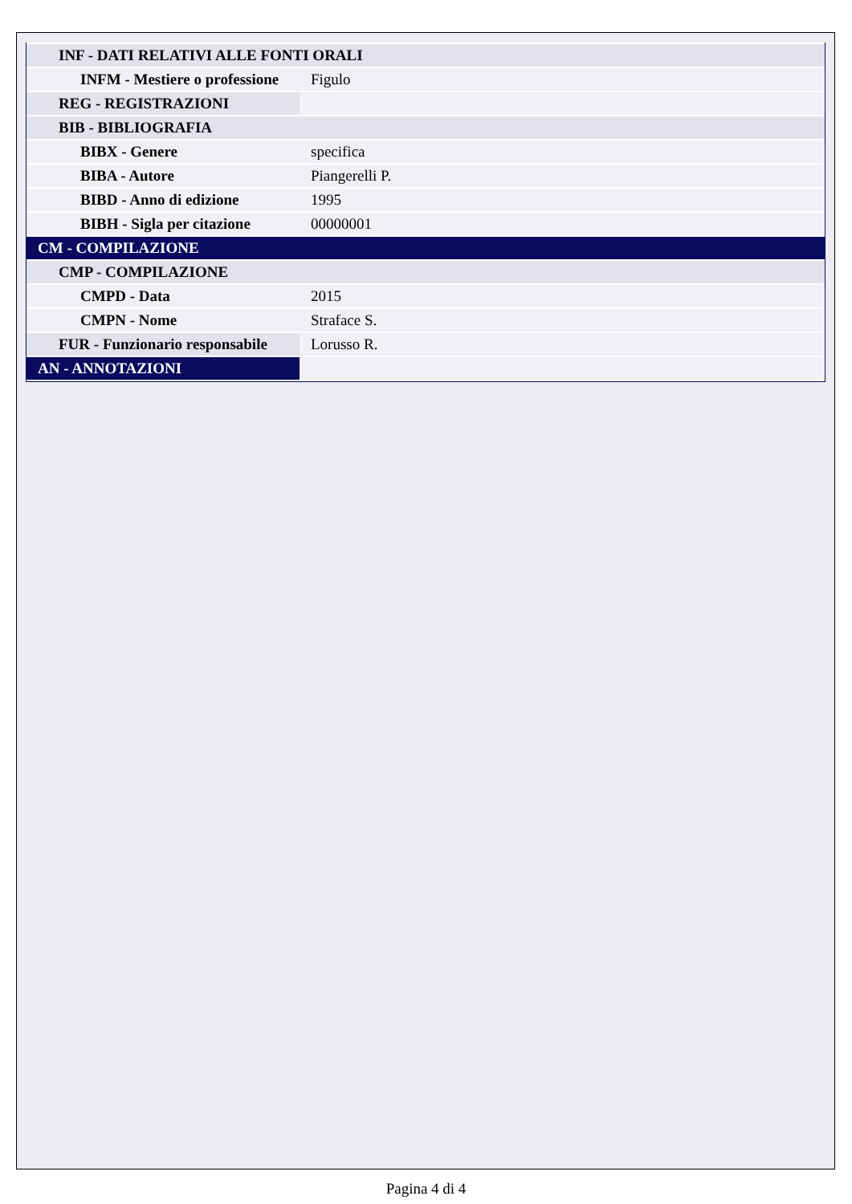| INF - DATI RELATIVI ALLE FONTI ORALI | |
| INFM - Mestiere o professione | Figulo |
| REG - REGISTRAZIONI | |
| BIB - BIBLIOGRAFIA | |
| BIBX - Genere | specifica |
| BIBA - Autore | Piangerelli P. |
| BIBD - Anno di edizione | 1995 |
| BIBH - Sigla per citazione | 00000001 |
| CM - COMPILAZIONE | |
| CMP - COMPILAZIONE | |
| CMPD - Data | 2015 |
| CMPN - Nome | Straface S. |
| FUR - Funzionario responsabile | Lorusso R. |
| AN - ANNOTAZIONI | |
Pagina 4 di 4